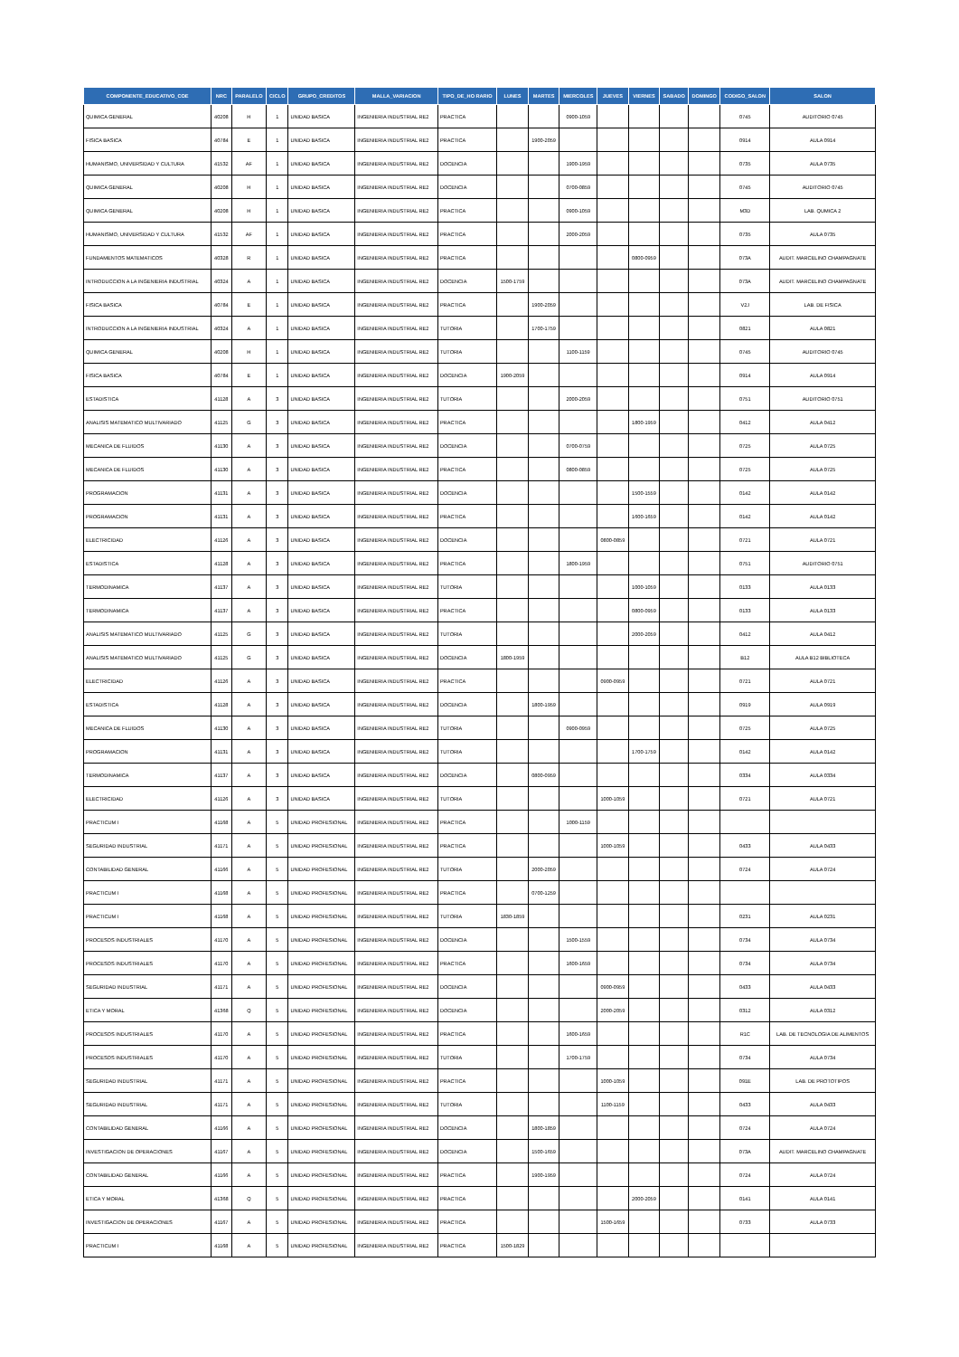| COMPONENTE_EDUCATIVO_COE | NRC | PARALELO | CICLO | GRUPO_CREDITOS | MALLA_VARIACION | TIPO_DE_HO RARIO | LUNES | MARTES | MIERCOLES | JUEVES | VIERNES | SABADO | DOMINGO | CODIGO_SALON | SALON |
| --- | --- | --- | --- | --- | --- | --- | --- | --- | --- | --- | --- | --- | --- | --- | --- |
| QUIMICA GENERAL | 40208 | H | 1 | UNIDAD BASICA | INGENIERIA INDUSTRIAL RE2 | PRACTICA | | | 0900-1059 | | | | | 0745 | AUDITORIO 0745 |
| FISICA BASICA | 40784 | E | 1 | UNIDAD BASICA | INGENIERIA INDUSTRIAL RE2 | PRACTICA | | 1900-2059 | | | | | | 0914 | AULA 0914 |
| HUMANISMO, UNIVERSIDAD Y CULTURA | 41532 | AF | 1 | UNIDAD BASICA | INGENIERIA INDUSTRIAL RE2 | DOCENCIA | | | 1900-1959 | | | | | 0735 | AULA 0735 |
| QUIMICA GENERAL | 40208 | H | 1 | UNIDAD BASICA | INGENIERIA INDUSTRIAL RE2 | DOCENCIA | | | 0700-0859 | | | | | 0745 | AUDITORIO 0745 |
| QUIMICA GENERAL | 40208 | H | 1 | UNIDAD BASICA | INGENIERIA INDUSTRIAL RE2 | PRACTICA | | | 0900-1059 | | | | | M3D | LAB. QUMICA 2 |
| HUMANISMO, UNIVERSIDAD Y CULTURA | 41532 | AF | 1 | UNIDAD BASICA | INGENIERIA INDUSTRIAL RE2 | PRACTICA | | | 2000-2059 | | | | | 0735 | AULA 0735 |
| FUNDAMENTOS MATEMATICOS | 40328 | R | 1 | UNIDAD BASICA | INGENIERIA INDUSTRIAL RE2 | PRACTICA | | | | | 0800-0959 | | | 073A | AUDIT. MARCELINO CHAMPAGNATE |
| INTRODUCCION A LA INGENIERIA INDUSTRIAL | 40324 | A | 1 | UNIDAD BASICA | INGENIERIA INDUSTRIAL RE2 | DOCENCIA | 1500-1759 | | | | | | | 073A | AUDIT. MARCELINO CHAMPAGNATE |
| FISICA BASICA | 40784 | E | 1 | UNIDAD BASICA | INGENIERIA INDUSTRIAL RE2 | PRACTICA | | 1900-2059 | | | | | | V2J | LAB. DE FISICA |
| INTRODUCCION A LA INGENIERIA INDUSTRIAL | 40324 | A | 1 | UNIDAD BASICA | INGENIERIA INDUSTRIAL RE2 | TUTORIA | | 1700-1759 | | | | | | 0821 | AULA 0821 |
| QUIMICA GENERAL | 40208 | H | 1 | UNIDAD BASICA | INGENIERIA INDUSTRIAL RE2 | TUTORIA | | | 1100-1159 | | | | | 0745 | AUDITORIO 0745 |
| FISICA BASICA | 40784 | E | 1 | UNIDAD BASICA | INGENIERIA INDUSTRIAL RE2 | DOCENCIA | 1900-2059 | | | | | | | 0914 | AULA 0914 |
| ESTADISTICA | 41128 | A | 3 | UNIDAD BASICA | INGENIERIA INDUSTRIAL RE2 | TUTORIA | | | 2000-2059 | | | | | 0751 | AUDITORIO 0751 |
| ANALISIS MATEMATICO MULTIVARIADO | 41125 | G | 3 | UNIDAD BASICA | INGENIERIA INDUSTRIAL RE2 | PRACTICA | | | | | 1800-1959 | | | 0412 | AULA 0412 |
| MECANICA DE FLUIDOS | 41130 | A | 3 | UNIDAD BASICA | INGENIERIA INDUSTRIAL RE2 | DOCENCIA | | | 0700-0759 | | | | | 0725 | AULA 0725 |
| MECANICA DE FLUIDOS | 41130 | A | 3 | UNIDAD BASICA | INGENIERIA INDUSTRIAL RE2 | PRACTICA | | | 0800-0859 | | | | | 0725 | AULA 0725 |
| PROGRAMACION | 41131 | A | 3 | UNIDAD BASICA | INGENIERIA INDUSTRIAL RE2 | DOCENCIA | | | | | 1500-1559 | | | 0142 | AULA 0142 |
| PROGRAMACION | 41131 | A | 3 | UNIDAD BASICA | INGENIERIA INDUSTRIAL RE2 | PRACTICA | | | | | 1600-1659 | | | 0142 | AULA 0142 |
| ELECTRICIDAD | 41126 | A | 3 | UNIDAD BASICA | INGENIERIA INDUSTRIAL RE2 | DOCENCIA | | | | 0800-0859 | | | | 0721 | AULA 0721 |
| ESTADISTICA | 41128 | A | 3 | UNIDAD BASICA | INGENIERIA INDUSTRIAL RE2 | PRACTICA | | | 1800-1959 | | | | | 0751 | AUDITORIO 0751 |
| TERMODINAMICA | 41137 | A | 3 | UNIDAD BASICA | INGENIERIA INDUSTRIAL RE2 | TUTORIA | | | | | 1000-1059 | | | 0133 | AULA 0133 |
| TERMODINAMICA | 41137 | A | 3 | UNIDAD BASICA | INGENIERIA INDUSTRIAL RE2 | PRACTICA | | | | | 0800-0959 | | | 0133 | AULA 0133 |
| ANALISIS MATEMATICO MULTIVARIADO | 41125 | G | 3 | UNIDAD BASICA | INGENIERIA INDUSTRIAL RE2 | TUTORIA | | | | | 2000-2059 | | | 0412 | AULA 0412 |
| ANALISIS MATEMATICO MULTIVARIADO | 41125 | G | 3 | UNIDAD BASICA | INGENIERIA INDUSTRIAL RE2 | DOCENCIA | 1800-1959 | | | | | | | B12 | AULA B12 BIBLIOTECA |
| ELECTRICIDAD | 41126 | A | 3 | UNIDAD BASICA | INGENIERIA INDUSTRIAL RE2 | PRACTICA | | | | 0900-0959 | | | | 0721 | AULA 0721 |
| ESTADISTICA | 41128 | A | 3 | UNIDAD BASICA | INGENIERIA INDUSTRIAL RE2 | DOCENCIA | | 1800-1959 | | | | | | 0919 | AULA 0919 |
| MECANICA DE FLUIDOS | 41130 | A | 3 | UNIDAD BASICA | INGENIERIA INDUSTRIAL RE2 | TUTORIA | | | 0900-0959 | | | | | 0725 | AULA 0725 |
| PROGRAMACION | 41131 | A | 3 | UNIDAD BASICA | INGENIERIA INDUSTRIAL RE2 | TUTORIA | | | | | 1700-1759 | | | 0142 | AULA 0142 |
| TERMODINAMICA | 41137 | A | 3 | UNIDAD BASICA | INGENIERIA INDUSTRIAL RE2 | DOCENCIA | | 0800-0959 | | | | | | 0334 | AULA 0334 |
| ELECTRICIDAD | 41126 | A | 3 | UNIDAD BASICA | INGENIERIA INDUSTRIAL RE2 | TUTORIA | | | | 1000-1059 | | | | 0721 | AULA 0721 |
| PRACTICUM I | 41168 | A | 5 | UNIDAD PROFESIONAL | INGENIERIA INDUSTRIAL RE2 | PRACTICA | | | 1000-1159 | | | | | | |
| SEGURIDAD INDUSTRIAL | 41171 | A | 5 | UNIDAD PROFESIONAL | INGENIERIA INDUSTRIAL RE2 | PRACTICA | | | | 1000-1059 | | | | 0433 | AULA 0433 |
| CONTABILIDAD GENERAL | 41166 | A | 5 | UNIDAD PROFESIONAL | INGENIERIA INDUSTRIAL RE2 | TUTORIA | | 2000-2059 | | | | | | 0724 | AULA 0724 |
| PRACTICUM I | 41168 | A | 5 | UNIDAD PROFESIONAL | INGENIERIA INDUSTRIAL RE2 | PRACTICA | | 0700-1259 | | | | | | | |
| PRACTICUM I | 41168 | A | 5 | UNIDAD PROFESIONAL | INGENIERIA INDUSTRIAL RE2 | TUTORIA | 1830-1859 | | | | | | | 0231 | AULA 0231 |
| PROCESOS INDUSTRIALES | 41170 | A | 5 | UNIDAD PROFESIONAL | INGENIERIA INDUSTRIAL RE2 | DOCENCIA | | | 1500-1559 | | | | | 0734 | AULA 0734 |
| PROCESOS INDUSTRIALES | 41170 | A | 5 | UNIDAD PROFESIONAL | INGENIERIA INDUSTRIAL RE2 | PRACTICA | | | 1600-1659 | | | | | 0734 | AULA 0734 |
| SEGURIDAD INDUSTRIAL | 41171 | A | 5 | UNIDAD PROFESIONAL | INGENIERIA INDUSTRIAL RE2 | DOCENCIA | | | | 0900-0959 | | | | 0433 | AULA 0433 |
| ETICA Y MORAL | 41368 | Q | 5 | UNIDAD PROFESIONAL | INGENIERIA INDUSTRIAL RE2 | DOCENCIA | | | | 2000-2059 | | | | 0312 | AULA 0312 |
| PROCESOS INDUSTRIALES | 41170 | A | 5 | UNIDAD PROFESIONAL | INGENIERIA INDUSTRIAL RE2 | PRACTICA | | | 1600-1659 | | | | | R1C | LAB. DE TECNOLOGIA DE ALIMENTOS |
| PROCESOS INDUSTRIALES | 41170 | A | 5 | UNIDAD PROFESIONAL | INGENIERIA INDUSTRIAL RE2 | TUTORIA | | | 1700-1759 | | | | | 0734 | AULA 0734 |
| SEGURIDAD INDUSTRIAL | 41171 | A | 5 | UNIDAD PROFESIONAL | INGENIERIA INDUSTRIAL RE2 | PRACTICA | | | | 1000-1059 | | | | 091E | LAB. DE PROTOTIPOS |
| SEGURIDAD INDUSTRIAL | 41171 | A | 5 | UNIDAD PROFESIONAL | INGENIERIA INDUSTRIAL RE2 | TUTORIA | | | | 1100-1159 | | | | 0433 | AULA 0433 |
| CONTABILIDAD GENERAL | 41166 | A | 5 | UNIDAD PROFESIONAL | INGENIERIA INDUSTRIAL RE2 | DOCENCIA | | 1800-1859 | | | | | | 0724 | AULA 0724 |
| INVESTIGACION DE OPERACIONES | 41167 | A | 5 | UNIDAD PROFESIONAL | INGENIERIA INDUSTRIAL RE2 | DOCENCIA | | 1500-1659 | | | | | | 073A | AUDIT. MARCELINO CHAMPAGNATE |
| CONTABILIDAD GENERAL | 41166 | A | 5 | UNIDAD PROFESIONAL | INGENIERIA INDUSTRIAL RE2 | PRACTICA | | 1900-1959 | | | | | | 0724 | AULA 0724 |
| ETICA Y MORAL | 41368 | Q | 5 | UNIDAD PROFESIONAL | INGENIERIA INDUSTRIAL RE2 | PRACTICA | | | | | 2000-2059 | | | 0141 | AULA 0141 |
| INVESTIGACION DE OPERACIONES | 41167 | A | 5 | UNIDAD PROFESIONAL | INGENIERIA INDUSTRIAL RE2 | PRACTICA | | | | 1500-1659 | | | | 0733 | AULA 0733 |
| PRACTICUM I | 41168 | A | 5 | UNIDAD PROFESIONAL | INGENIERIA INDUSTRIAL RE2 | PRACTICA | 1500-1829 | | | | | | | | |